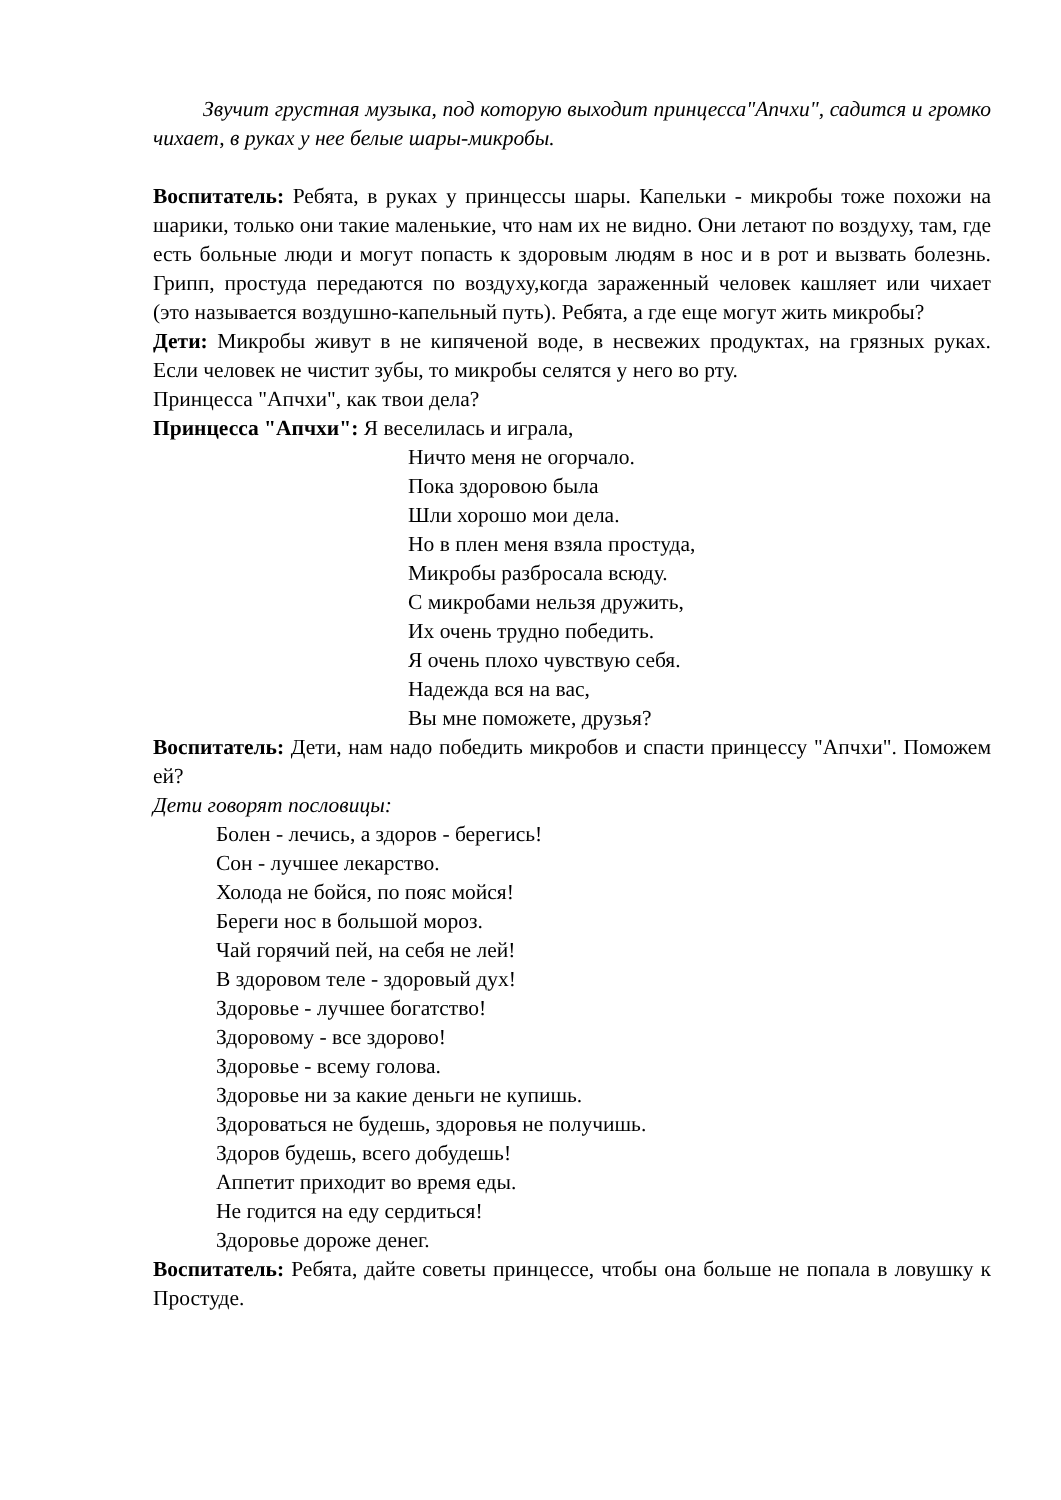Звучит грустная музыка, под которую выходит принцесса"Апчхи", садится и громко чихает, в руках у нее белые шары-микробы.
Воспитатель: Ребята, в руках у принцессы шары. Капельки - микробы тоже похожи на шарики, только они такие маленькие, что нам их не видно. Они летают по воздуху, там, где есть больные люди и могут попасть к здоровым людям в нос и в рот и вызвать болезнь. Грипп, простуда передаются по воздуху,когда зараженный человек кашляет или чихает (это называется воздушно-капельный путь). Ребята, а где еще могут жить микробы?
Дети: Микробы живут в не кипяченой воде, в несвежих продуктах, на грязных руках. Если человек не чистит зубы, то микробы селятся у него во рту.
Принцесса "Апчхи", как твои дела?
Принцесса "Апчхи": Я веселилась и играла,
Ничто меня не огорчало.
Пока здоровою была
Шли хорошо мои дела.
Но в плен меня взяла простуда,
Микробы разбросала всюду.
С микробами нельзя дружить,
Их очень трудно победить.
Я очень плохо чувствую себя.
Надежда вся на вас,
Вы мне поможете, друзья?
Воспитатель: Дети, нам надо победить микробов и спасти принцессу "Апчхи". Поможем ей?
Дети говорят пословицы:
Болен - лечись, а здоров - берегись!
Сон - лучшее лекарство.
Холода не бойся, по пояс мойся!
Береги нос в большой мороз.
Чай горячий пей, на себя не лей!
В здоровом теле - здоровый дух!
Здоровье - лучшее богатство!
Здоровому - все здорово!
Здоровье - всему голова.
Здоровье ни за какие деньги не купишь.
Здороваться не будешь, здоровья не получишь.
Здоров будешь, всего добудешь!
Аппетит приходит во время еды.
Не годится на еду сердиться!
Здоровье дороже денег.
Воспитатель: Ребята, дайте советы принцессе, чтобы она больше не попала в ловушку к Простуде.